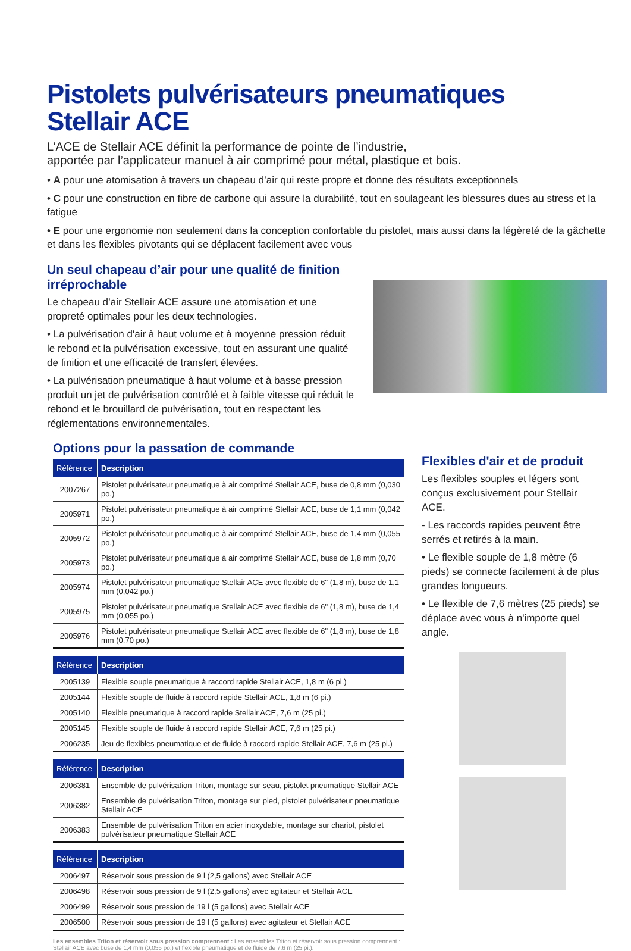Pistolets pulvérisateurs pneumatiques
Stellair ACE
L’ACE de Stellair ACE définit la performance de pointe de l’industrie,
apportée par l’applicateur manuel à air comprimé pour métal, plastique et bois.
• A pour une atomisation à travers un chapeau d’air qui reste propre et donne des résultats exceptionnels
• C pour une construction en fibre de carbone qui assure la durabilité, tout en soulageant les blessures dues au stress et la fatigue
• E pour une ergonomie non seulement dans la conception confortable du pistolet, mais aussi dans la légèreté de la gâchette et dans les flexibles pivotants qui se déplacent facilement avec vous
Un seul chapeau d’air pour une qualité de finition irréprochable
Le chapeau d’air Stellair ACE assure une atomisation et une propreté optimales pour les deux technologies.
• La pulvérisation d'air à haut volume et à moyenne pression réduit le rebond et la pulvérisation excessive, tout en assurant une qualité de finition et une efficacité de transfert élevées.
• La pulvérisation pneumatique à haut volume et à basse pression produit un jet de pulvérisation contrôlé et à faible vitesse qui réduit le rebond et le brouillard de pulvérisation, tout en respectant les réglementations environnementales.
Options pour la passation de commande
| Référence | Description |
| --- | --- |
| 2007267 | Pistolet pulvérisateur pneumatique à air comprimé Stellair ACE, buse de 0,8 mm (0,030 po.) |
| 2005971 | Pistolet pulvérisateur pneumatique à air comprimé Stellair ACE, buse de 1,1 mm (0,042 po.) |
| 2005972 | Pistolet pulvérisateur pneumatique à air comprimé Stellair ACE, buse de 1,4 mm (0,055 po.) |
| 2005973 | Pistolet pulvérisateur pneumatique à air comprimé Stellair ACE, buse de 1,8 mm (0,70 po.) |
| 2005974 | Pistolet pulvérisateur pneumatique Stellair ACE avec flexible de 6" (1,8 m), buse de 1,1 mm (0,042 po.) |
| 2005975 | Pistolet pulvérisateur pneumatique Stellair ACE avec flexible de 6" (1,8 m), buse de 1,4 mm (0,055 po.) |
| 2005976 | Pistolet pulvérisateur pneumatique Stellair ACE avec flexible de 6" (1,8 m), buse de 1,8 mm (0,70 po.) |
| Référence | Description |
| --- | --- |
| 2005139 | Flexible souple pneumatique à raccord rapide Stellair ACE, 1,8 m (6 pi.) |
| 2005144 | Flexible souple de fluide à raccord rapide Stellair ACE, 1,8 m (6 pi.) |
| 2005140 | Flexible pneumatique à raccord rapide Stellair ACE, 7,6 m (25 pi.) |
| 2005145 | Flexible souple de fluide à raccord rapide Stellair ACE, 7,6 m (25 pi.) |
| 2006235 | Jeu de flexibles pneumatique et de fluide à raccord rapide Stellair ACE, 7,6 m (25 pi.) |
| Référence | Description |
| --- | --- |
| 2006381 | Ensemble de pulvérisation Triton, montage sur seau, pistolet pneumatique Stellair ACE |
| 2006382 | Ensemble de pulvérisation Triton, montage sur pied, pistolet pulvérisateur pneumatique Stellair ACE |
| 2006383 | Ensemble de pulvérisation Triton en acier inoxydable, montage sur chariot, pistolet pulvérisateur pneumatique Stellair ACE |
| Référence | Description |
| --- | --- |
| 2006497 | Réservoir sous pression de 9 l (2,5 gallons) avec Stellair ACE |
| 2006498 | Réservoir sous pression de 9 l (2,5 gallons) avec agitateur et Stellair ACE |
| 2006499 | Réservoir sous pression de 19 l (5 gallons) avec Stellair ACE |
| 2006500 | Réservoir sous pression de 19 l (5 gallons) avec agitateur et Stellair ACE |
Les ensembles Triton et réservoir sous pression comprennent : Les ensembles Triton et réservoir sous pression comprennent : Stellair ACE avec buse de 1,4 mm (0,055 po.) et flexible pneumatique et de fluide de 7,6 m (25 pi.).
Flexibles d'air et de produit
Les flexibles souples et légers sont conçus exclusivement pour Stellair ACE.
- Les raccords rapides peuvent être serrés et retirés à la main.
• Le flexible souple de 1,8 mètre (6 pieds) se connecte facilement à de plus grandes longueurs.
• Le flexible de 7,6 mètres (25 pieds) se déplace avec vous à n'importe quel angle.